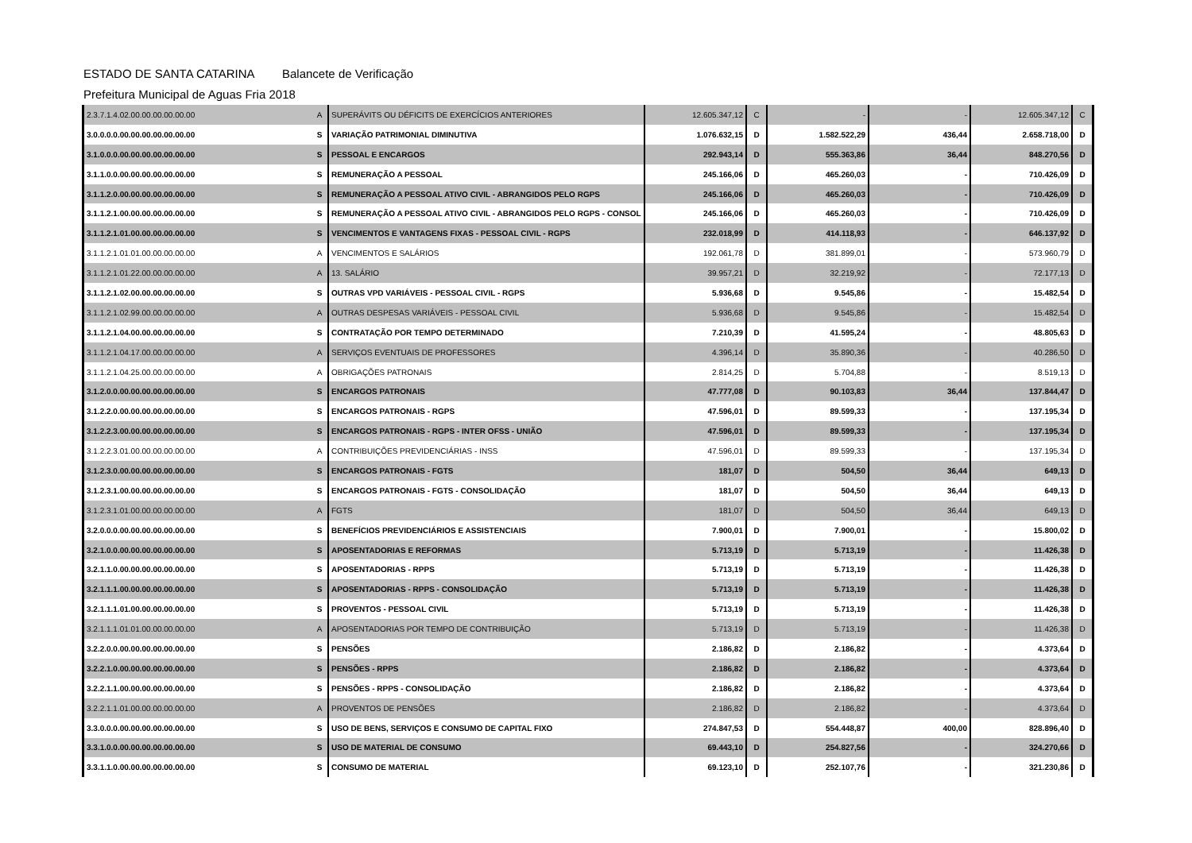ESTADO DE SANTA CATARINA Balancete de Verificação
Prefeitura Municipal de Aguas Fria 2018
| 2.3.7.1.4.02.00.00.00.00.00.00 | A | SUPERÁVITS OU DÉFICITS DE EXERCÍCIOS ANTERIORES | 12.605.347,12 | C | - | - | 12.605.347,12 | C |
| 3.0.0.0.0.00.00.00.00.00.00.00 | S | VARIAÇÃO PATRIMONIAL DIMINUTIVA | 1.076.632,15 | D | 1.582.522,29 | 436,44 | 2.658.718,00 | D |
| 3.1.0.0.0.00.00.00.00.00.00.00 | S | PESSOAL E ENCARGOS | 292.943,14 | D | 555.363,86 | 36,44 | 848.270,56 | D |
| 3.1.1.0.0.00.00.00.00.00.00.00 | S | REMUNERAÇÃO A PESSOAL | 245.166,06 | D | 465.260,03 | - | 710.426,09 | D |
| 3.1.1.2.0.00.00.00.00.00.00.00 | S | REMUNERAÇÃO A PESSOAL ATIVO CIVIL - ABRANGIDOS PELO RGPS | 245.166,06 | D | 465.260,03 | - | 710.426,09 | D |
| 3.1.1.2.1.00.00.00.00.00.00.00 | S | REMUNERAÇÃO A PESSOAL ATIVO CIVIL - ABRANGIDOS PELO RGPS - CONSOL | 245.166,06 | D | 465.260,03 | - | 710.426,09 | D |
| 3.1.1.2.1.01.00.00.00.00.00.00 | S | VENCIMENTOS E VANTAGENS FIXAS - PESSOAL CIVIL - RGPS | 232.018,99 | D | 414.118,93 | - | 646.137,92 | D |
| 3.1.1.2.1.01.01.00.00.00.00.00 | A | VENCIMENTOS E SALÁRIOS | 192.061,78 | D | 381.899,01 | - | 573.960,79 | D |
| 3.1.1.2.1.01.22.00.00.00.00.00 | A | 13. SALÁRIO | 39.957,21 | D | 32.219,92 | - | 72.177,13 | D |
| 3.1.1.2.1.02.00.00.00.00.00.00 | S | OUTRAS VPD VARIÁVEIS - PESSOAL CIVIL - RGPS | 5.936,68 | D | 9.545,86 | - | 15.482,54 | D |
| 3.1.1.2.1.02.99.00.00.00.00.00 | A | OUTRAS DESPESAS VARIÁVEIS - PESSOAL CIVIL | 5.936,68 | D | 9.545,86 | - | 15.482,54 | D |
| 3.1.1.2.1.04.00.00.00.00.00.00 | S | CONTRATAÇÃO POR TEMPO DETERMINADO | 7.210,39 | D | 41.595,24 | - | 48.805,63 | D |
| 3.1.1.2.1.04.17.00.00.00.00.00 | A | SERVIÇOS EVENTUAIS DE PROFESSORES | 4.396,14 | D | 35.890,36 | - | 40.286,50 | D |
| 3.1.1.2.1.04.25.00.00.00.00.00 | A | OBRIGAÇÕES PATRONAIS | 2.814,25 | D | 5.704,88 | - | 8.519,13 | D |
| 3.1.2.0.0.00.00.00.00.00.00.00 | S | ENCARGOS PATRONAIS | 47.777,08 | D | 90.103,83 | 36,44 | 137.844,47 | D |
| 3.1.2.2.0.00.00.00.00.00.00.00 | S | ENCARGOS PATRONAIS - RGPS | 47.596,01 | D | 89.599,33 | - | 137.195,34 | D |
| 3.1.2.2.3.00.00.00.00.00.00.00 | S | ENCARGOS PATRONAIS - RGPS - INTER OFSS - UNIÃO | 47.596,01 | D | 89.599,33 | - | 137.195,34 | D |
| 3.1.2.2.3.01.00.00.00.00.00.00 | A | CONTRIBUIÇÕES PREVIDENCIÁRIAS - INSS | 47.596,01 | D | 89.599,33 | - | 137.195,34 | D |
| 3.1.2.3.0.00.00.00.00.00.00.00 | S | ENCARGOS PATRONAIS - FGTS | 181,07 | D | 504,50 | 36,44 | 649,13 | D |
| 3.1.2.3.1.00.00.00.00.00.00.00 | S | ENCARGOS PATRONAIS - FGTS - CONSOLIDAÇÃO | 181,07 | D | 504,50 | 36,44 | 649,13 | D |
| 3.1.2.3.1.01.00.00.00.00.00.00 | A | FGTS | 181,07 | D | 504,50 | 36,44 | 649,13 | D |
| 3.2.0.0.0.00.00.00.00.00.00.00 | S | BENEFÍCIOS PREVIDENCIÁRIOS E ASSISTENCIAIS | 7.900,01 | D | 7.900,01 | - | 15.800,02 | D |
| 3.2.1.0.0.00.00.00.00.00.00.00 | S | APOSENTADORIAS E REFORMAS | 5.713,19 | D | 5.713,19 | - | 11.426,38 | D |
| 3.2.1.1.0.00.00.00.00.00.00.00 | S | APOSENTADORIAS - RPPS | 5.713,19 | D | 5.713,19 | - | 11.426,38 | D |
| 3.2.1.1.1.00.00.00.00.00.00.00 | S | APOSENTADORIAS - RPPS - CONSOLIDAÇÃO | 5.713,19 | D | 5.713,19 | - | 11.426,38 | D |
| 3.2.1.1.1.01.00.00.00.00.00.00 | S | PROVENTOS - PESSOAL CIVIL | 5.713,19 | D | 5.713,19 | - | 11.426,38 | D |
| 3.2.1.1.1.01.01.00.00.00.00.00 | A | APOSENTADORIAS POR TEMPO DE CONTRIBUIÇÃO | 5.713,19 | D | 5.713,19 | - | 11.426,38 | D |
| 3.2.2.0.0.00.00.00.00.00.00.00 | S | PENSÕES | 2.186,82 | D | 2.186,82 | - | 4.373,64 | D |
| 3.2.2.1.0.00.00.00.00.00.00.00 | S | PENSÕES - RPPS | 2.186,82 | D | 2.186,82 | - | 4.373,64 | D |
| 3.2.2.1.1.00.00.00.00.00.00.00 | S | PENSÕES - RPPS - CONSOLIDAÇÃO | 2.186,82 | D | 2.186,82 | - | 4.373,64 | D |
| 3.2.2.1.1.01.00.00.00.00.00.00 | A | PROVENTOS DE PENSÕES | 2.186,82 | D | 2.186,82 | - | 4.373,64 | D |
| 3.3.0.0.0.00.00.00.00.00.00.00 | S | USO DE BENS, SERVIÇOS E CONSUMO DE CAPITAL FIXO | 274.847,53 | D | 554.448,87 | 400,00 | 828.896,40 | D |
| 3.3.1.0.0.00.00.00.00.00.00.00 | S | USO DE MATERIAL DE CONSUMO | 69.443,10 | D | 254.827,56 | - | 324.270,66 | D |
| 3.3.1.1.0.00.00.00.00.00.00.00 | S | CONSUMO DE MATERIAL | 69.123,10 | D | 252.107,76 | - | 321.230,86 | D |